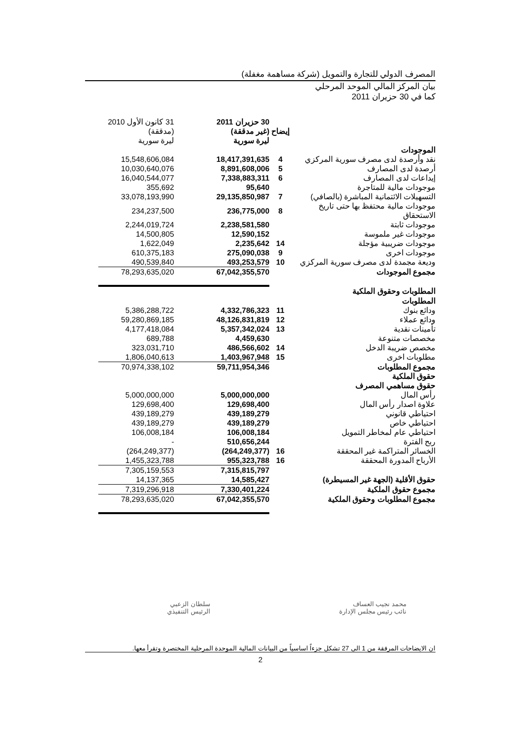المصرف الدولي للتجارة والتمويل (شركة مساهمة مغفلة)
بيان المركز المالي الموحد المرحلي
كما في 30 حزيران 2011
| | إيضاح | 30 حزيران 2011 (غير مدققة) ليرة سورية | 31 كانون الأول 2010 (مدققة) ليرة سورية |
| --- | --- | --- | --- |
| الموجودات | | | |
| نقد وأرصدة لدى مصرف سورية المركزي | 4 | 18,417,391,635 | 15,548,606,084 |
| أرصدة لدى المصارف | 5 | 8,891,608,006 | 10,030,640,076 |
| إيداعات لدى المصارف | 6 | 7,338,883,311 | 16,040,544,077 |
| موجودات مالية للمتاجرة | | 95,640 | 355,692 |
| التسهيلات الائتمانية المباشرة (بالصافي) | 7 | 29,135,850,987 | 33,078,193,990 |
| موجودات مالية محتفظ بها حتى تاريخ الاستحقاق | 8 | 236,775,000 | 234,237,500 |
| موجودات ثابتة | | 2,238,581,580 | 2,244,019,724 |
| موجودات غير ملموسة | | 12,590,152 | 14,500,805 |
| موجودات ضريبية مؤجلة | 14 | 2,235,642 | 1,622,049 |
| موجودات اخرى | 9 | 275,090,038 | 610,375,183 |
| وديعة مجمدة لدى مصرف سورية المركزي | 10 | 493,253,579 | 490,539,840 |
| مجموع الموجودات | | 67,042,355,570 | 78,293,635,020 |
| المطلوبات وحقوق الملكية | | | |
| المطلوبات | | | |
| ودائع بنوك | 11 | 4,332,786,323 | 5,386,288,722 |
| ودائع عملاء | 12 | 48,126,831,819 | 59,280,869,185 |
| تأمينات نقدية | 13 | 5,357,342,024 | 4,177,418,084 |
| مخصصات متنوعة | | 4,459,630 | 689,788 |
| مخصص ضريبة الدخل | 14 | 486,566,602 | 323,031,710 |
| مطلوبات اخرى | 15 | 1,403,967,948 | 1,806,040,613 |
| مجموع المطلوبات | | 59,711,954,346 | 70,974,338,102 |
| حقوق الملكية | | | |
| حقوق مساهمي المصرف | | | |
| رأس المال | | 5,000,000,000 | 5,000,000,000 |
| علاوة اصدار رأس المال | | 129,698,400 | 129,698,400 |
| احتياطي قانوني | | 439,189,279 | 439,189,279 |
| احتياطي خاص | | 439,189,279 | 439,189,279 |
| احتياطي عام لمخاطر التمويل | | 106,008,184 | 106,008,184 |
| ربح الفترة | | 510,656,244 | - |
| الخسائر المتراكمة غير المحققة | 16 | (264,249,377) | (264,249,377) |
| الأرباح المدورة المحققة | 16 | 955,323,788 | 1,455,323,788 |
| | | 7,315,815,797 | 7,305,159,553 |
| حقوق الأقلية (الجهة غير المسيطرة) | | 14,585,427 | 14,137,365 |
| مجموع حقوق الملكية | | 7,330,401,224 | 7,319,296,918 |
| مجموع المطلوبات وحقوق الملكية | | 67,042,355,570 | 78,293,635,020 |
سلطان الزعبي
الرئيس التنفيذي
محمد نجيب العساف
نائب رئيس مجلس الإدارة
ان الايضاحات المرفقة من 1 الى 27 تشكل جزءاً اساسياً من البيانات المالية الموحدة المرحلية المختصرة وتقرأ معها.
2